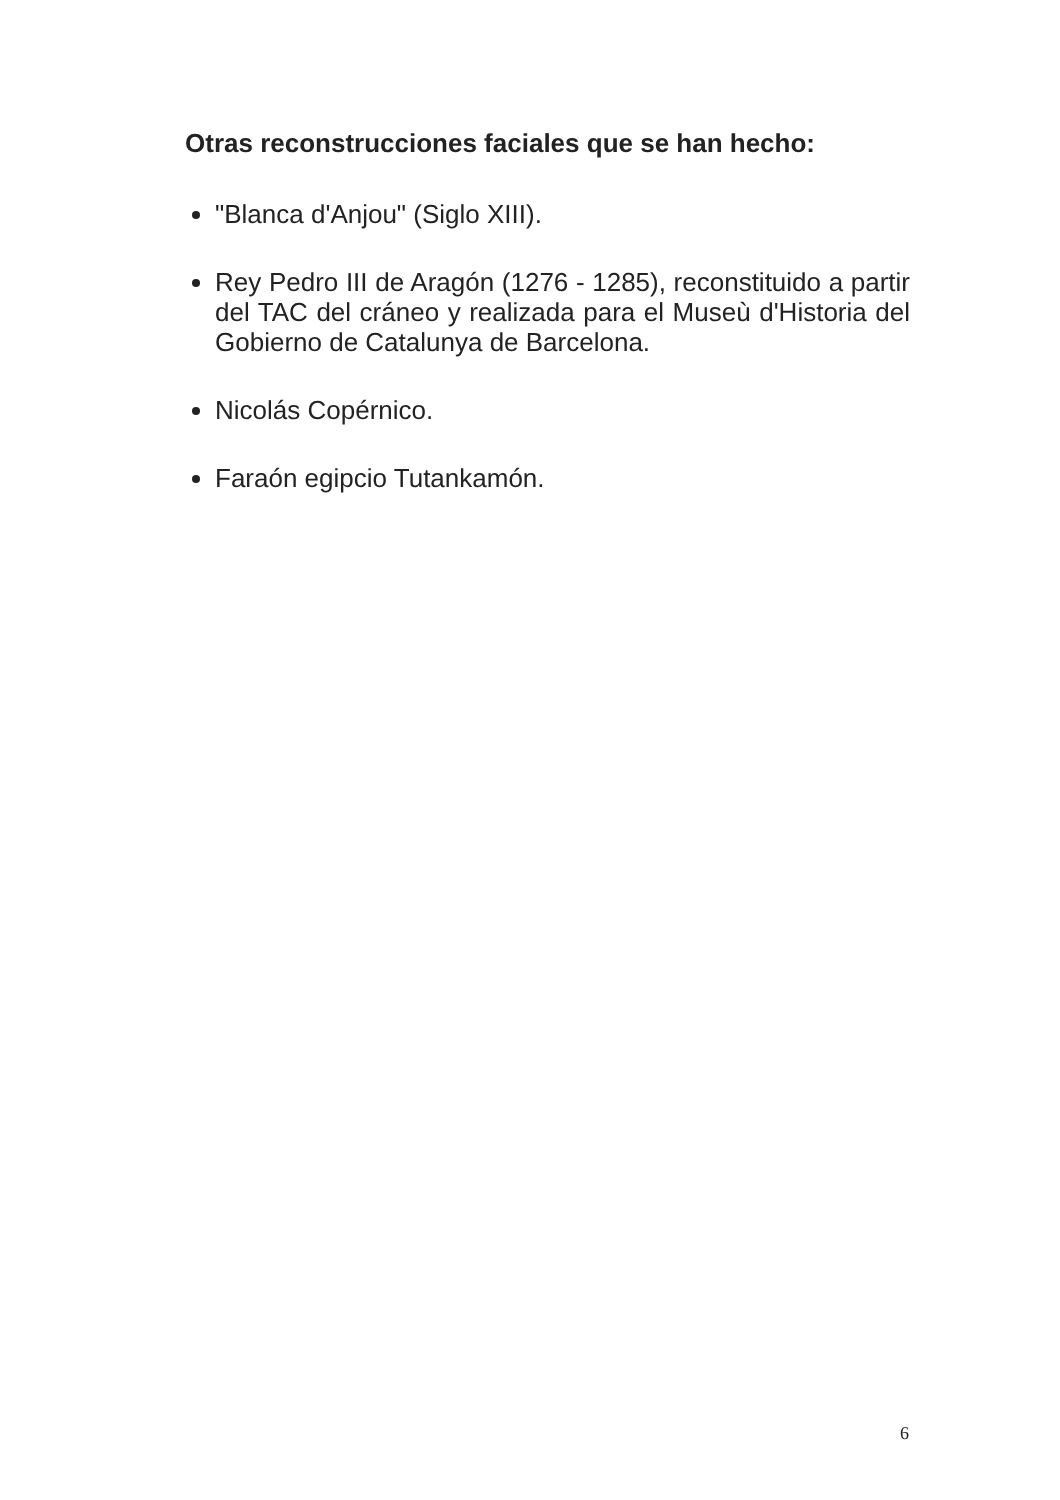Otras reconstrucciones faciales que se han hecho:
"Blanca d'Anjou" (Siglo XIII).
Rey Pedro III de Aragón (1276 - 1285), reconstituido a partir del TAC del cráneo y realizada para el Museù d'Historia del Gobierno de Catalunya de Barcelona.
Nicolás Copérnico.
Faraón egipcio Tutankamón.
6